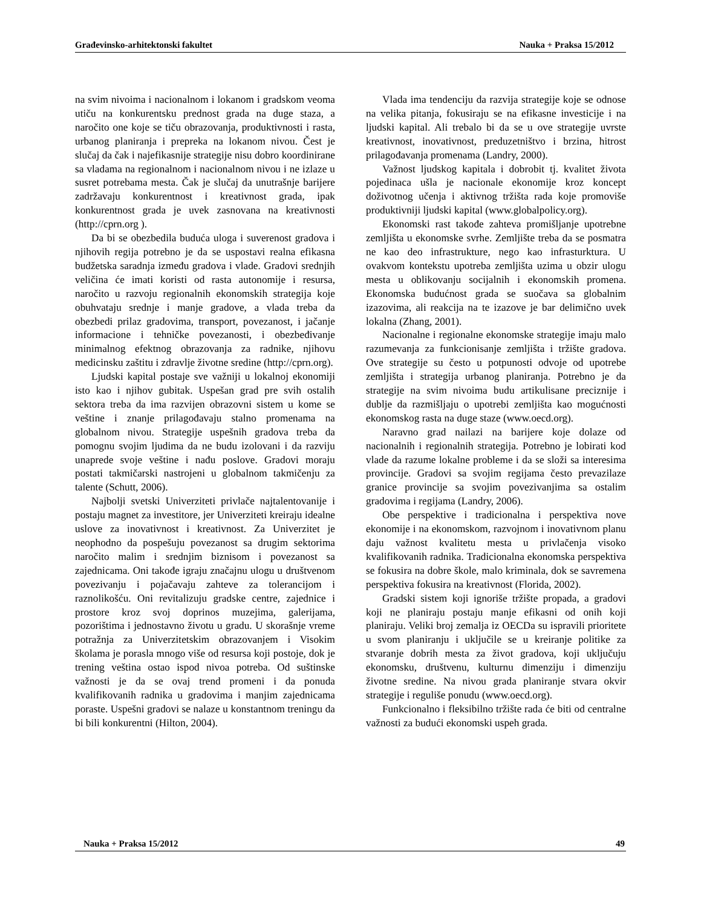Građevinsko-arhitektonski fakultet Nauka + Praksa 15/2012
na svim nivoima i nacionalnom i lokanom i gradskom veoma utiču na konkurentsku prednost grada na duge staza, a naročito one koje se tiču obrazovanja, produktivnosti i rasta, urbanog planiranja i prepreka na lokanom nivou. Čest je slučaj da čak i najefikasnije strategije nisu dobro koordinirane sa vladama na regionalnom i nacionalnom nivou i ne izlaze u susret potrebama mesta. Čak je slučaj da unutrašnje barijere zadržavaju konkurentnost i kreativnost grada, ipak konkurentnost grada je uvek zasnovana na kreativnosti (http://cprn.org ).
Da bi se obezbedila buduća uloga i suverenost gradova i njihovih regija potrebno je da se uspostavi realna efikasna budžetska saradnja između gradova i vlade. Gradovi srednjih veličina će imati koristi od rasta autonomije i resursa, naročito u razvoju regionalnih ekonomskih strategija koje obuhvataju srednje i manje gradove, a vlada treba da obezbedi prilaz gradovima, transport, povezanost, i jačanje informacione i tehničke povezanosti, i obezbeđivanje minimalnog efektnog obrazovanja za radnike, njihovu medicinsku zaštitu i zdravlje životne sredine (http://cprn.org).
Ljudski kapital postaje sve važniji u lokalnoj ekonomiji isto kao i njihov gubitak. Uspešan grad pre svih ostalih sektora treba da ima razvijen obrazovni sistem u kome se veštine i znanje prilagođavaju stalno promenama na globalnom nivou. Strategije uspešnih gradova treba da pomognu svojim ljudima da ne budu izolovani i da razviju unaprede svoje veštine i nađu poslove. Gradovi moraju postati takmičarski nastrojeni u globalnom takmičenju za talente (Schutt, 2006).
Najbolji svetski Univerziteti privlače najtalentovanije i postaju magnet za investitore, jer Univerziteti kreiraju idealne uslove za inovativnost i kreativnost. Za Univerzitet je neophodno da pospešuju povezanost sa drugim sektorima naročito malim i srednjim biznisom i povezanost sa zajednicama. Oni takođe igraju značajnu ulogu u društvenom povezivanju i pojačavaju zahteve za tolerancijom i raznolikošću. Oni revitalizuju gradske centre, zajednice i prostore kroz svoj doprinos muzejima, galerijama, pozorištima i jednostavno životu u gradu. U skorašnje vreme potražnja za Univerzitetskim obrazovanjem i Visokim školama je porasla mnogo više od resursa koji postoje, dok je trening veština ostao ispod nivoa potreba. Od suštinske važnosti je da se ovaj trend promeni i da ponuda kvalifikovanih radnika u gradovima i manjim zajednicama poraste. Uspešni gradovi se nalaze u konstantnom treningu da bi bili konkurentni (Hilton, 2004).
Vlada ima tendenciju da razvija strategije koje se odnose na velika pitanja, fokusiraju se na efikasne investicije i na ljudski kapital. Ali trebalo bi da se u ove strategije uvrste kreativnost, inovativnost, preduzetništvo i brzina, hitrost prilagođavanja promenama (Landry, 2000).
Važnost ljudskog kapitala i dobrobit tj. kvalitet života pojedinaca ušla je nacionale ekonomije kroz koncept doživotnog učenja i aktivnog tržišta rada koje promoviše produktivniji ljudski kapital (www.globalpolicy.org).
Ekonomski rast takođe zahteva promišljanje upotrebne zemljišta u ekonomske svrhe. Zemljište treba da se posmatra ne kao deo infrastrukture, nego kao infrasturktura. U ovakvom kontekstu upotreba zemljišta uzima u obzir ulogu mesta u oblikovanju socijalnih i ekonomskih promena. Ekonomska budućnost grada se suočava sa globalnim izazovima, ali reakcija na te izazove je bar delimično uvek lokalna (Zhang, 2001).
Nacionalne i regionalne ekonomske strategije imaju malo razumevanja za funkcionisanje zemljišta i tržište gradova. Ove strategije su često u potpunosti odvoje od upotrebe zemljišta i strategija urbanog planiranja. Potrebno je da strategije na svim nivoima budu artikulisane preciznije i dublje da razmišljaju o upotrebi zemljišta kao mogućnosti ekonomskog rasta na duge staze (www.oecd.org).
Naravno grad nailazi na barijere koje dolaze od nacionalnih i regionalnih strategija. Potrebno je lobirati kod vlade da razume lokalne probleme i da se složi sa interesima provincije. Gradovi sa svojim regijama često prevazilaze granice provincije sa svojim povezivanjima sa ostalim gradovima i regijama (Landry, 2006).
Obe perspektive i tradicionalna i perspektiva nove ekonomije i na ekonomskom, razvojnom i inovativnom planu daju važnost kvalitetu mesta u privlačenja visoko kvalifikovanih radnika. Tradicionalna ekonomska perspektiva se fokusira na dobre škole, malo kriminala, dok se savremena perspektiva fokusira na kreativnost (Florida, 2002).
Gradski sistem koji ignoriše tržište propada, a gradovi koji ne planiraju postaju manje efikasni od onih koji planiraju. Veliki broj zemalja iz OECDa su ispravili prioritete u svom planiranju i uključile se u kreiranje politike za stvaranje dobrih mesta za život gradova, koji uključuju ekonomsku, društvenu, kulturnu dimenziju i dimenziju životne sredine. Na nivou grada planiranje stvara okvir strategije i reguliše ponudu (www.oecd.org).
Funkcionalno i fleksibilno tržište rada će biti od centralne važnosti za budući ekonomski uspeh grada.
Nauka + Praksa 15/2012 49